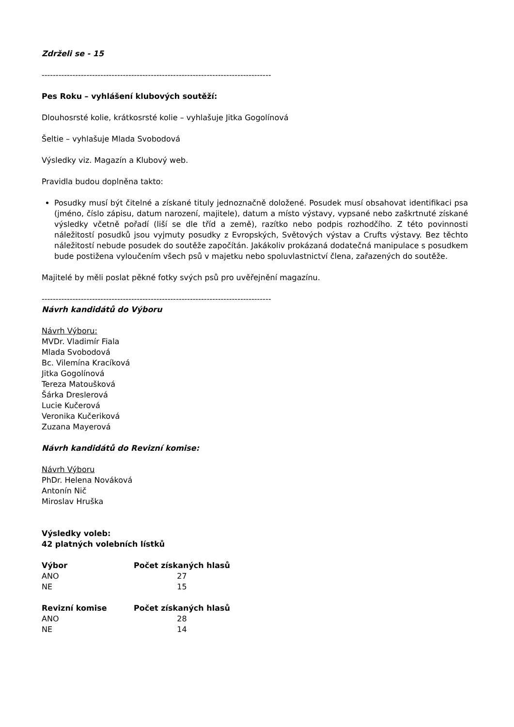Zdrželi se - 15
----------------------------------------------------------------------------------
Pes Roku – vyhlášení klubových soutěží:
Dlouhosrsté kolie, krátkosrsté kolie – vyhlašuje Jitka Gogolínová
Šeltie – vyhlašuje Mlada Svobodová
Výsledky viz. Magazín a Klubový web.
Pravidla budou doplněna takto:
Posudky musí být čitelné a získané tituly jednoznačně doložené. Posudek musí obsahovat identifikaci psa (jméno, číslo zápisu, datum narození, majitele), datum a místo výstavy, vypsané nebo zaškrtnuté získané výsledky včetně pořadí (liší se dle tříd a země), razítko nebo podpis rozhodčího. Z této povinnosti náležitostí posudků jsou vyjmuty posudky z Evropských, Světových výstav a Crufts výstavy. Bez těchto náležitostí nebude posudek do soutěže započítán. Jakákoliv prokázaná dodatečná manipulace s posudkem bude postižena vyloučením všech psů v majetku nebo spoluvlastnictví člena, zařazených do soutěže.
Majitelé by měli poslat pěkné fotky svých psů pro uvěřejnění magazínu.
----------------------------------------------------------------------------------
Návrh kandidátů do Výboru
Návrh Výboru:
MVDr. Vladimír Fiala
Mlada Svobodová
Bc. Vilemína Kracíková
Jitka Gogolínová
Tereza Matoušková
Šárka Dreslerová
Lucie Kučerová
Veronika Kučeriková
Zuzana Mayerová
Návrh kandidátů do Revizní komise:
Návrh Výboru
PhDr. Helena Nováková
Antonín Nič
Miroslav Hruška
Výsledky voleb:
42 platných volebních lístků
| Výbor | Počet získaných hlasů |
| --- | --- |
| ANO | 27 |
| NE | 15 |
| Revizní komise | Počet získaných hlasů |
| --- | --- |
| ANO | 28 |
| NE | 14 |